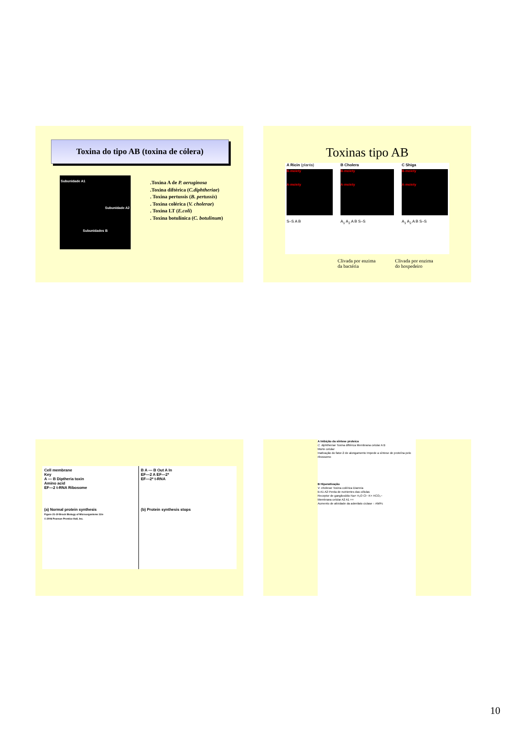Toxina do tipo AB (toxina de cólera)
Subunidade A1
Subunidade A2
Subunidades B
.Toxina A de P. aeruginosa
.Toxina diftérica (C.diphtheriae)
. Toxina pertussis (B. pertussis)
. Toxina colérica (V. cholerae)
. Toxina LT (E.coli)
. Toxina botulínica (C. botulinum)
Toxinas tipo AB
A Ricin (planta)
B-moiety
A-moiety
S–S A B
B Cholera
B-moiety
A-moiety
A<sub>1</sub> A<sub>2</sub> A B S–S
C Shiga
B-moiety
A-moiety
A<sub>1</sub> A<sub>2</sub> A B S–S
Clivada por enzima
da bactéria
Clivada por enzima
do hospedeiro
Cell membrane
Key
A — B Diptheria toxin
Amino acid
EF—2 t-RNA Ribosome
(a) Normal protein synthesis
Figure 21-19 Brock Biology of Microorganisms 11/e
© 2006 Pearson Prentice Hall, Inc.
B A — B Out A In
EF—2 A EF—2*
EF—2* t-RNA
(b) Protein synthesis stops
A Inibição da síntese proteica
C. diphtheriae Toxina diftérica Membrana celular A B
Morte celular
Inativação do fator-2 de alongamento Impede a síntese de proteína pelo ribossomo
B Hiperativação
V. cholerae Toxina colérica Diarreia
B A1 A2 Perda de nutrientes das células
Receptor de gangliosídio Na+ H₂O Cl− K+ HCO₃−
Membrana celular A2 A1 ++
Aumento de atividade da adenilato ciclase ↑ AMPc
10